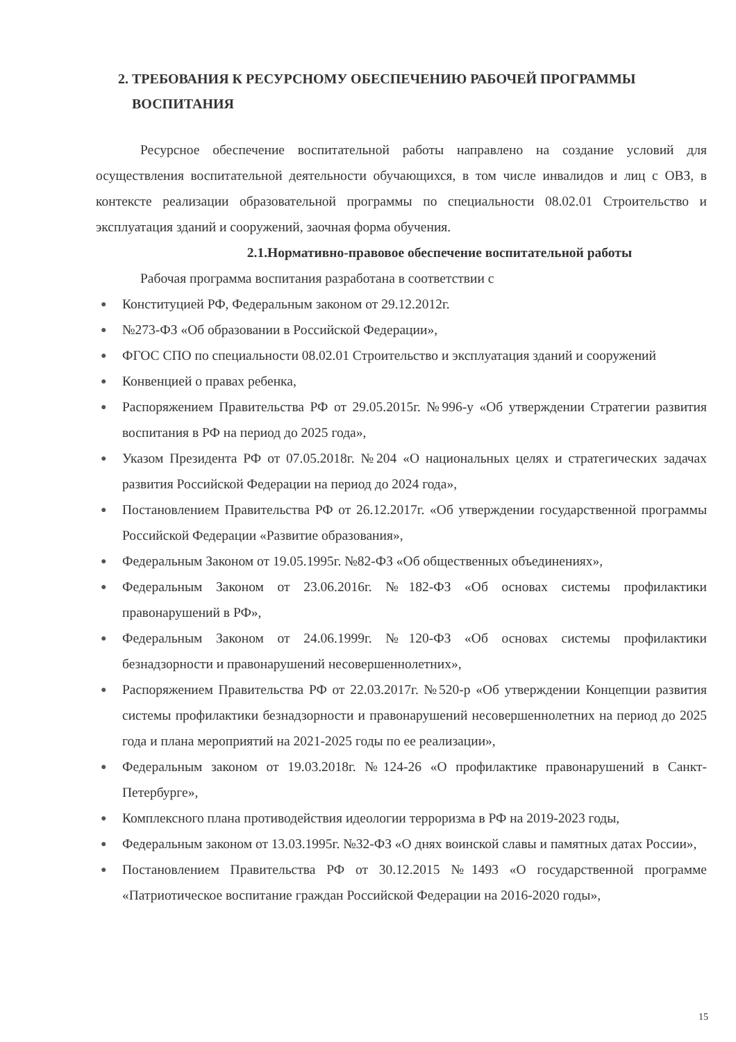2. ТРЕБОВАНИЯ К РЕСУРСНОМУ ОБЕСПЕЧЕНИЮ РАБОЧЕЙ ПРОГРАММЫ ВОСПИТАНИЯ
Ресурсное обеспечение воспитательной работы направлено на создание условий для осуществления воспитательной деятельности обучающихся, в том числе инвалидов и лиц с ОВЗ, в контексте реализации образовательной программы по специальности 08.02.01 Строительство и эксплуатация зданий и сооружений, заочная форма обучения.
2.1.Нормативно-правовое обеспечение воспитательной работы
Рабочая программа воспитания разработана в соответствии с
● Конституцией РФ, Федеральным законом от 29.12.2012г.
● №273-ФЗ «Об образовании в Российской Федерации»,
● ФГОС СПО по специальности 08.02.01 Строительство и эксплуатация зданий и сооружений
● Конвенцией о правах ребенка,
● Распоряжением Правительства РФ от 29.05.2015г. №996-у «Об утверждении Стратегии развития воспитания в РФ на период до 2025 года»,
● Указом Президента РФ от 07.05.2018г. №204 «О национальных целях и стратегических задачах развития Российской Федерации на период до 2024 года»,
● Постановлением Правительства РФ от 26.12.2017г. «Об утверждении государственной программы Российской Федерации «Развитие образования»,
● Федеральным Законом от 19.05.1995г. №82-ФЗ «Об общественных объединениях»,
● Федеральным Законом от 23.06.2016г. №182-ФЗ «Об основах системы профилактики правонарушений в РФ»,
● Федеральным Законом от 24.06.1999г. №120-ФЗ «Об основах системы профилактики безнадзорности и правонарушений несовершеннолетних»,
● Распоряжением Правительства РФ от 22.03.2017г. №520-р «Об утверждении Концепции развития системы профилактики безнадзорности и правонарушений несовершеннолетних на период до 2025 года и плана мероприятий на 2021-2025 годы по ее реализации»,
● Федеральным законом от 19.03.2018г. №124-26 «О профилактике правонарушений в Санкт-Петербурге»,
● Комплексного плана противодействия идеологии терроризма в РФ на 2019-2023 годы,
● Федеральным законом от 13.03.1995г. №32-ФЗ «О днях воинской славы и памятных датах России»,
● Постановлением Правительства РФ от 30.12.2015 №1493 «О государственной программе «Патриотическое воспитание граждан Российской Федерации на 2016-2020 годы»,
15